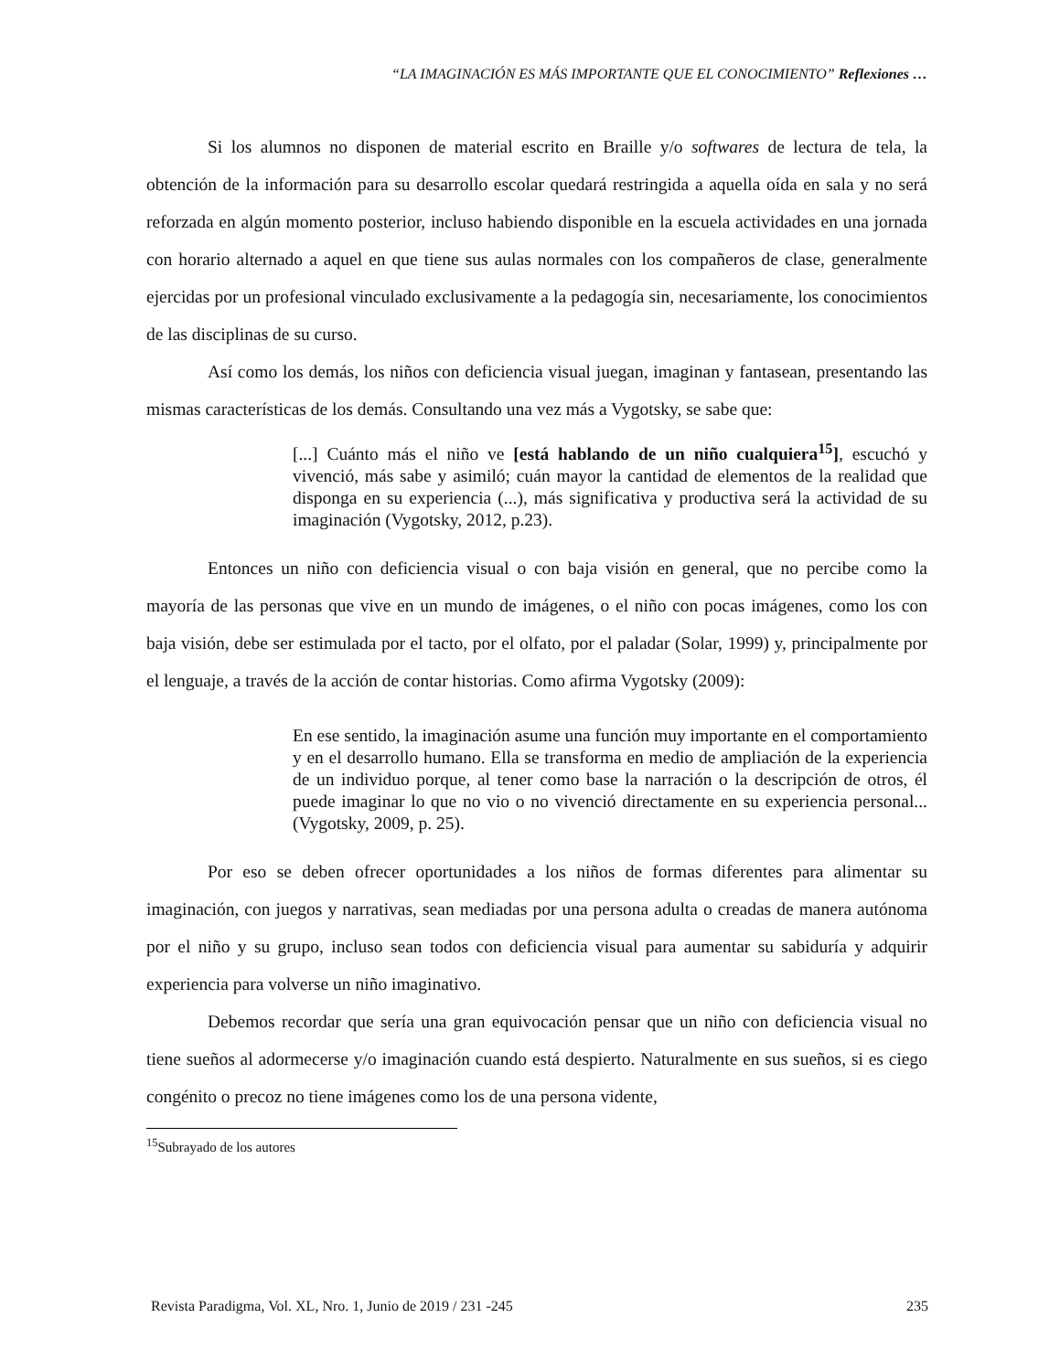“LA IMAGINACIÓN ES MÁS IMPORTANTE QUE EL CONOCIMIENTO” Reflexiones …
Si los alumnos no disponen de material escrito en Braille y/o softwares de lectura de tela, la obtención de la información para su desarrollo escolar quedará restringida a aquella oída en sala y no será reforzada en algún momento posterior, incluso habiendo disponible en la escuela actividades en una jornada con horario alternado a aquel en que tiene sus aulas normales con los compañeros de clase, generalmente ejercidas por un profesional vinculado exclusivamente a la pedagogía sin, necesariamente, los conocimientos de las disciplinas de su curso.
Así como los demás, los niños con deficiencia visual juegan, imaginan y fantasean, presentando las mismas características de los demás. Consultando una vez más a Vygotsky, se sabe que:
[...] Cuánto más el niño ve [está hablando de un niño cualquiera<sup>15</sup>], escuchó y vivenció, más sabe y asimiló; cuán mayor la cantidad de elementos de la realidad que disponga en su experiencia (...), más significativa y productiva será la actividad de su imaginación (Vygotsky, 2012, p.23).
Entonces un niño con deficiencia visual o con baja visión en general, que no percibe como la mayoría de las personas que vive en un mundo de imágenes, o el niño con pocas imágenes, como los con baja visión, debe ser estimulada por el tacto, por el olfato, por el paladar (Solar, 1999) y, principalmente por el lenguaje, a través de la acción de contar historias. Como afirma Vygotsky (2009):
En ese sentido, la imaginación asume una función muy importante en el comportamiento y en el desarrollo humano. Ella se transforma en medio de ampliación de la experiencia de un individuo porque, al tener como base la narración o la descripción de otros, él puede imaginar lo que no vio o no vivenció directamente en su experiencia personal... (Vygotsky, 2009, p. 25).
Por eso se deben ofrecer oportunidades a los niños de formas diferentes para alimentar su imaginación, con juegos y narrativas, sean mediadas por una persona adulta o creadas de manera autónoma por el niño y su grupo, incluso sean todos con deficiencia visual para aumentar su sabiduría y adquirir experiencia para volverse un niño imaginativo.
Debemos recordar que sería una gran equivocación pensar que un niño con deficiencia visual no tiene sueños al adormecerse y/o imaginación cuando está despierto. Naturalmente en sus sueños, si es ciego congénito o precoz no tiene imágenes como los de una persona vidente,
<sup>15</sup> Subrayado de los autores
Revista Paradigma, Vol. XL, Nro. 1, Junio de 2019 / 231 -245 235